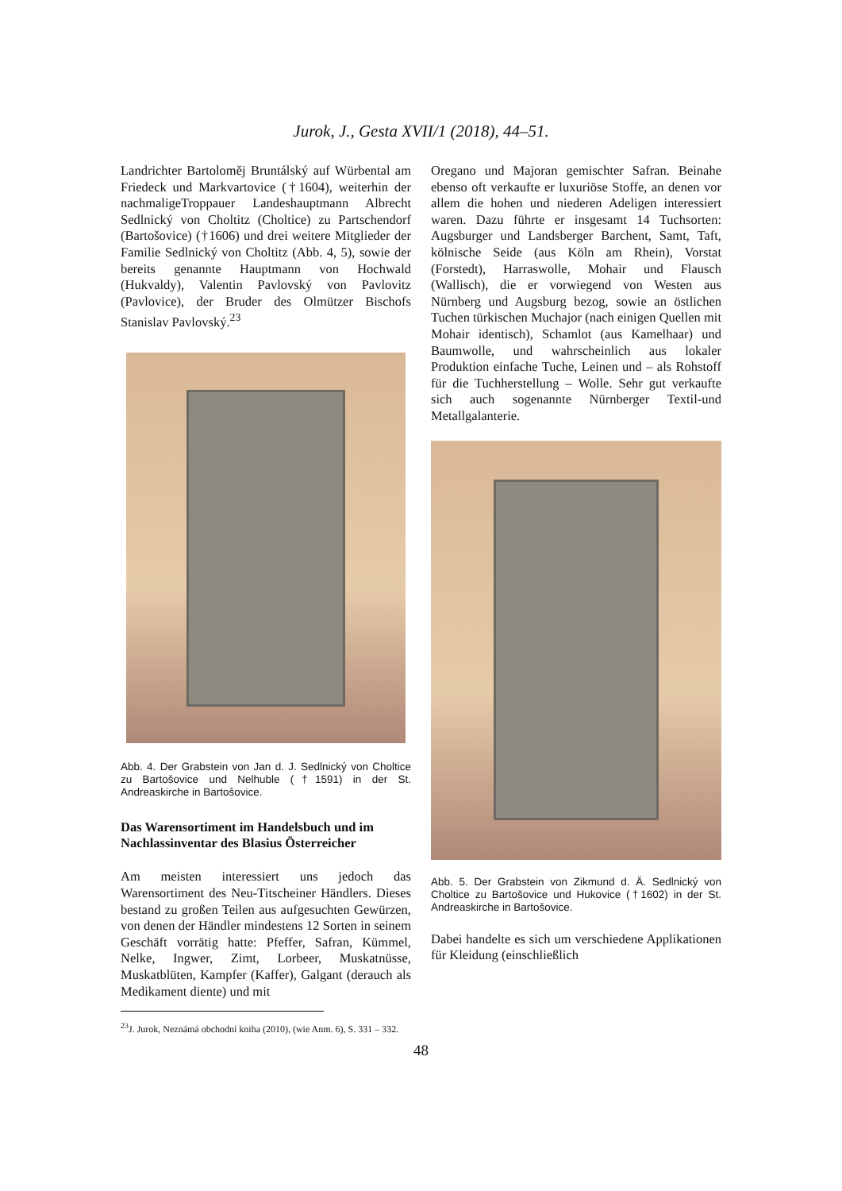Jurok, J., Gesta XVII/1 (2018), 44–51.
Landrichter Bartoloměj Bruntálský auf Würbental am Friedeck und Markvartovice (†1604), weiterhin der nachmaligeTroppauer Landeshauptmann Albrecht Sedlnický von Choltitz (Choltice) zu Partschendorf (Bartošovice) (†1606) und drei weitere Mitglieder der Familie Sedlnický von Choltitz (Abb. 4, 5), sowie der bereits genannte Hauptmann von Hochwald (Hukvaldy), Valentin Pavlovský von Pavlovitz (Pavlovice), der Bruder des Olmützer Bischofs Stanislav Pavlovský.<sup>23</sup>
Abb. 4. Der Grabstein von Jan d. J. Sedlnický von Choltice zu Bartošovice und Nelhuble (†1591) in der St. Andreaskirche in Bartošovice.
Das Warensortiment im Handelsbuch und im Nachlassinventar des Blasius Österreicher
Am meisten interessiert uns jedoch das Warensortiment des Neu-Titscheiner Händlers. Dieses bestand zu großen Teilen aus aufgesuchten Gewürzen, von denen der Händler mindestens 12 Sorten in seinem Geschäft vorrätig hatte: Pfeffer, Safran, Kümmel, Nelke, Ingwer, Zimt, Lorbeer, Muskatnüsse, Muskatblüten, Kampfer (Kaffer), Galgant (derauch als Medikament diente) und mit
<sup>23</sup> J. Jurok, Neznámá obchodní kniha (2010), (wie Anm. 6), S. 331 – 332.
Oregano und Majoran gemischter Safran. Beinahe ebenso oft verkaufte er luxuriöse Stoffe, an denen vor allem die hohen und niederen Adeligen interessiert waren. Dazu führte er insgesamt 14 Tuchsorten: Augsburger und Landsberger Barchent, Samt, Taft, kölnische Seide (aus Köln am Rhein), Vorstat (Forstedt), Harraswolle, Mohair und Flausch (Wallisch), die er vorwiegend von Westen aus Nürnberg und Augsburg bezog, sowie an östlichen Tuchen türkischen Muchajor (nach einigen Quellen mit Mohair identisch), Schamlot (aus Kamelhaar) und Baumwolle, und wahrscheinlich aus lokaler Produktion einfache Tuche, Leinen und – als Rohstoff für die Tuchherstellung – Wolle. Sehr gut verkaufte sich auch sogenannte Nürnberger Textil-und Metallgalanterie.
Abb. 5. Der Grabstein von Zikmund d. Ä. Sedlnický von Choltice zu Bartošovice und Hukovice (†1602) in der St. Andreaskirche in Bartošovice.
Dabei handelte es sich um verschiedene Applikationen für Kleidung (einschließlich
48